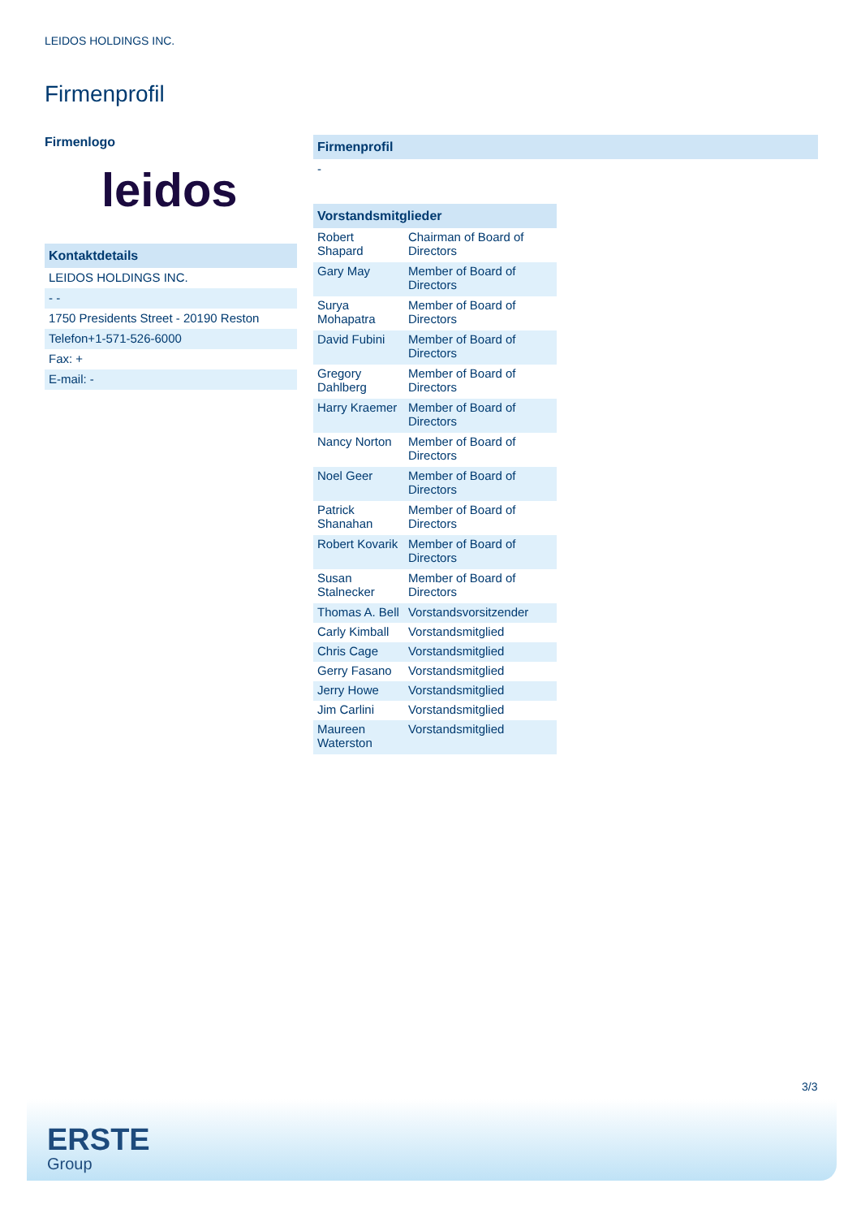LEIDOS HOLDINGS INC.
Firmenprofil
Firmenlogo
leidos
Kontaktdetails
LEIDOS HOLDINGS INC.
- -
1750 Presidents Street - 20190 Reston
Telefon+1-571-526-6000
Fax: +
E-mail: -
Firmenprofil
-
Vorstandsmitglieder
| Robert Shapard | Chairman of Board of Directors |
| Gary May | Member of Board of Directors |
| Surya Mohapatra | Member of Board of Directors |
| David Fubini | Member of Board of Directors |
| Gregory Dahlberg | Member of Board of Directors |
| Harry Kraemer | Member of Board of Directors |
| Nancy Norton | Member of Board of Directors |
| Noel Geer | Member of Board of Directors |
| Patrick Shanahan | Member of Board of Directors |
| Robert Kovarik | Member of Board of Directors |
| Susan Stalnecker | Member of Board of Directors |
| Thomas A. Bell | Vorstandsvorsitzender |
| Carly Kimball | Vorstandsmitglied |
| Chris Cage | Vorstandsmitglied |
| Gerry Fasano | Vorstandsmitglied |
| Jerry Howe | Vorstandsmitglied |
| Jim Carlini | Vorstandsmitglied |
| Maureen Waterston | Vorstandsmitglied |
3/3
ERSTE
Group